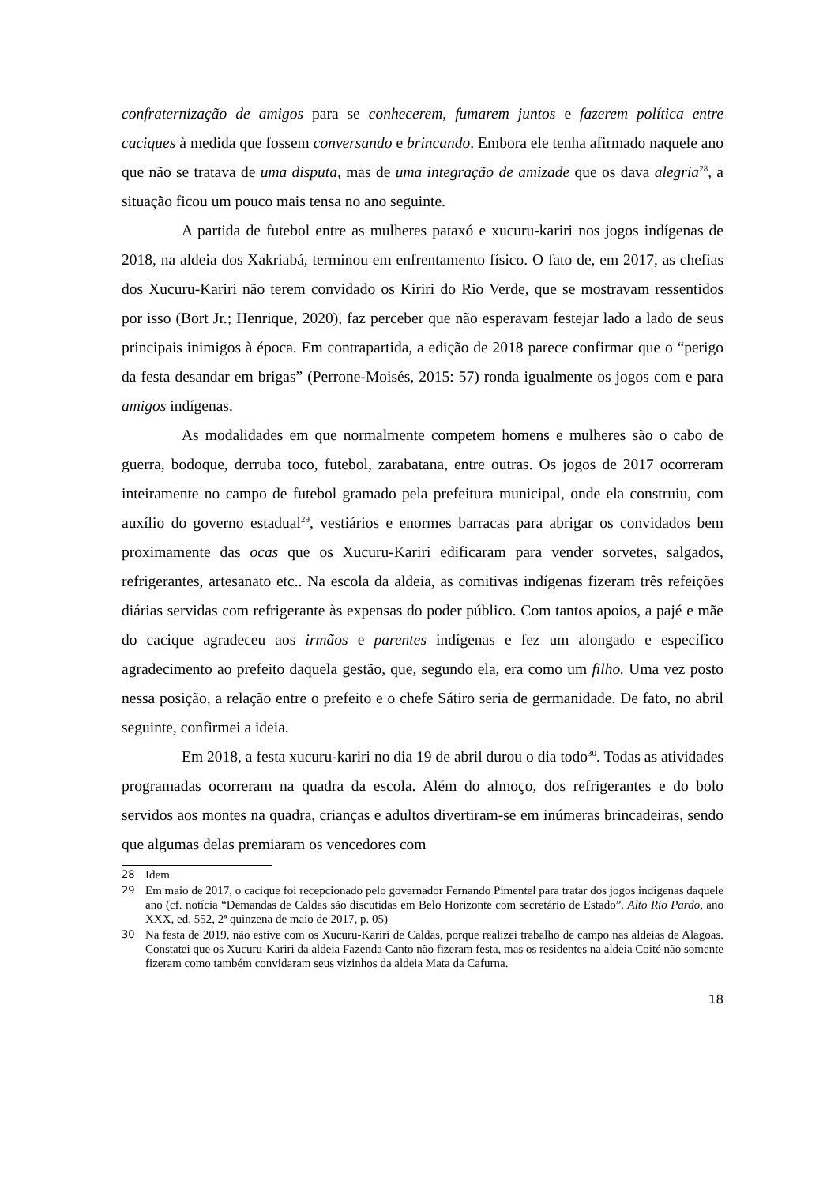confraternização de amigos para se conhecerem, fumarem juntos e fazerem política entre caciques à medida que fossem conversando e brincando. Embora ele tenha afirmado naquele ano que não se tratava de uma disputa, mas de uma integração de amizade que os dava alegria<sup>28</sup>, a situação ficou um pouco mais tensa no ano seguinte.
A partida de futebol entre as mulheres pataxó e xucuru-kariri nos jogos indígenas de 2018, na aldeia dos Xakriabá, terminou em enfrentamento físico. O fato de, em 2017, as chefias dos Xucuru-Kariri não terem convidado os Kiriri do Rio Verde, que se mostravam ressentidos por isso (Bort Jr.; Henrique, 2020), faz perceber que não esperavam festejar lado a lado de seus principais inimigos à época. Em contrapartida, a edição de 2018 parece confirmar que o “perigo da festa desandar em brigas” (Perrone-Moisés, 2015: 57) ronda igualmente os jogos com e para amigos indígenas.
As modalidades em que normalmente competem homens e mulheres são o cabo de guerra, bodoque, derruba toco, futebol, zarabatana, entre outras. Os jogos de 2017 ocorreram inteiramente no campo de futebol gramado pela prefeitura municipal, onde ela construiu, com auxílio do governo estadual<sup>29</sup>, vestiários e enormes barracas para abrigar os convidados bem proximamente das ocas que os Xucuru-Kariri edificaram para vender sorvetes, salgados, refrigerantes, artesanato etc.. Na escola da aldeia, as comitivas indígenas fizeram três refeições diárias servidas com refrigerante às expensas do poder público. Com tantos apoios, a pajé e mãe do cacique agradeceu aos irmãos e parentes indígenas e fez um alongado e específico agradecimento ao prefeito daquela gestão, que, segundo ela, era como um filho. Uma vez posto nessa posição, a relação entre o prefeito e o chefe Sátiro seria de germanidade. De fato, no abril seguinte, confirmei a ideia.
Em 2018, a festa xucuru-kariri no dia 19 de abril durou o dia todo<sup>30</sup>. Todas as atividades programadas ocorreram na quadra da escola. Além do almoço, dos refrigerantes e do bolo servidos aos montes na quadra, crianças e adultos divertiram-se em inúmeras brincadeiras, sendo que algumas delas premiaram os vencedores com
28 Idem.
29 Em maio de 2017, o cacique foi recepcionado pelo governador Fernando Pimentel para tratar dos jogos indígenas daquele ano (cf. notícia “Demandas de Caldas são discutidas em Belo Horizonte com secretário de Estado”. Alto Rio Pardo, ano XXX, ed. 552, 2ª quinzena de maio de 2017, p. 05)
30 Na festa de 2019, não estive com os Xucuru-Kariri de Caldas, porque realizei trabalho de campo nas aldeias de Alagoas. Constatei que os Xucuru-Kariri da aldeia Fazenda Canto não fizeram festa, mas os residentes na aldeia Coité não somente fizeram como também convidaram seus vizinhos da aldeia Mata da Cafurna.
18